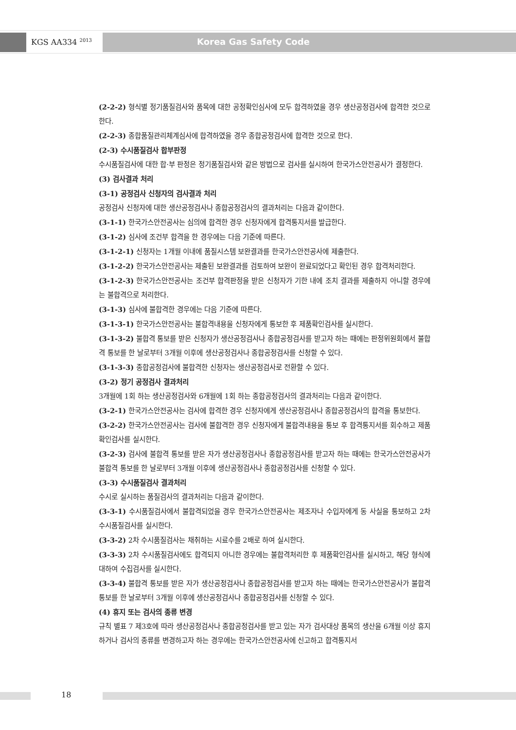KGS AA334 <sup>2013</sup> Korea Gas Safety Code
(2-2-2) 형식별 정기품질검사와 품목에 대한 공정확인심사에 모두 합격하였을 경우 생산공정검사에 합격한 것으로 한다.
(2-2-3) 종합품질관리체계심사에 합격하였을 경우 종합공정검사에 합격한 것으로 한다.
(2-3) 수시품질검사 합부판정
수시품질검사에 대한 합·부 판정은 정기품질검사와 같은 방법으로 검사를 실시하여 한국가스안전공사가 결정한다.
(3) 검사결과 처리
(3-1) 공정검사 신청자의 검사결과 처리
공정검사 신청자에 대한 생산공정검사나 종합공정검사의 결과처리는 다음과 같이한다.
(3-1-1) 한국가스안전공사는 심의에 합격한 경우 신청자에게 합격통지서를 발급한다.
(3-1-2) 심사에 조건부 합격을 한 경우에는 다음 기준에 따른다.
(3-1-2-1) 신청자는 1개월 이내에 품질시스템 보완결과를 한국가스안전공사에 제출한다.
(3-1-2-2) 한국가스안전공사는 제출된 보완결과를 검토하여 보완이 완료되었다고 확인된 경우 합격처리한다.
(3-1-2-3) 한국가스안전공사는 조건부 합격판정을 받은 신청자가 기한 내에 조치 결과를 제출하지 아니할 경우에는 불합격으로 처리한다.
(3-1-3) 심사에 불합격한 경우에는 다음 기준에 따른다.
(3-1-3-1) 한국가스안전공사는 불합격내용을 신청자에게 통보한 후 제품확인검사를 실시한다.
(3-1-3-2) 불합격 통보를 받은 신청자가 생산공정검사나 종합공정검사를 받고자 하는 때에는 판정위원회에서 불합격 통보를 한 날로부터 3개월 이후에 생산공정검사나 종합공정검사를 신청할 수 있다.
(3-1-3-3) 종합공정검사에 불합격한 신청자는 생산공정검사로 전환할 수 있다.
(3-2) 정기 공정검사 결과처리
3개월에 1회 하는 생산공정검사와 6개월에 1회 하는 종합공정검사의 결과처리는 다음과 같이한다.
(3-2-1) 한국가스안전공사는 검사에 합격한 경우 신청자에게 생산공정검사나 종합공정검사의 합격을 통보한다.
(3-2-2) 한국가스안전공사는 검사에 불합격한 경우 신청자에게 불합격내용을 통보 후 합격통지서를 회수하고 제품확인검사를 실시한다.
(3-2-3) 검사에 불합격 통보를 받은 자가 생산공정검사나 종합공정검사를 받고자 하는 때에는 한국가스안전공사가 불합격 통보를 한 날로부터 3개월 이후에 생산공정검사나 종합공정검사를 신청할 수 있다.
(3-3) 수시품질검사 결과처리
수시로 실시하는 품질검사의 결과처리는 다음과 같이한다.
(3-3-1) 수시품질검사에서 불합격되었을 경우 한국가스안전공사는 제조자나 수입자에게 동 사실을 통보하고 2차 수시품질검사를 실시한다.
(3-3-2) 2차 수시품질검사는 채취하는 시료수를 2배로 하여 실시한다.
(3-3-3) 2차 수시품질검사에도 합격되지 아니한 경우에는 불합격처리한 후 제품확인검사를 실시하고, 해당 형식에 대하여 수집검사를 실시한다.
(3-3-4) 불합격 통보를 받은 자가 생산공정검사나 종합공정검사를 받고자 하는 때에는 한국가스안전공사가 불합격 통보를 한 날로부터 3개월 이후에 생산공정검사나 종합공정검사를 신청할 수 있다.
(4) 휴지 또는 검사의 종류 변경
규칙 별표 7 제3호에 따라 생산공정검사나 종합공정검사를 받고 있는 자가 검사대상 품목의 생산을 6개월 이상 휴지하거나 검사의 종류를 변경하고자 하는 경우에는 한국가스안전공사에 신고하고 합격통지서
18